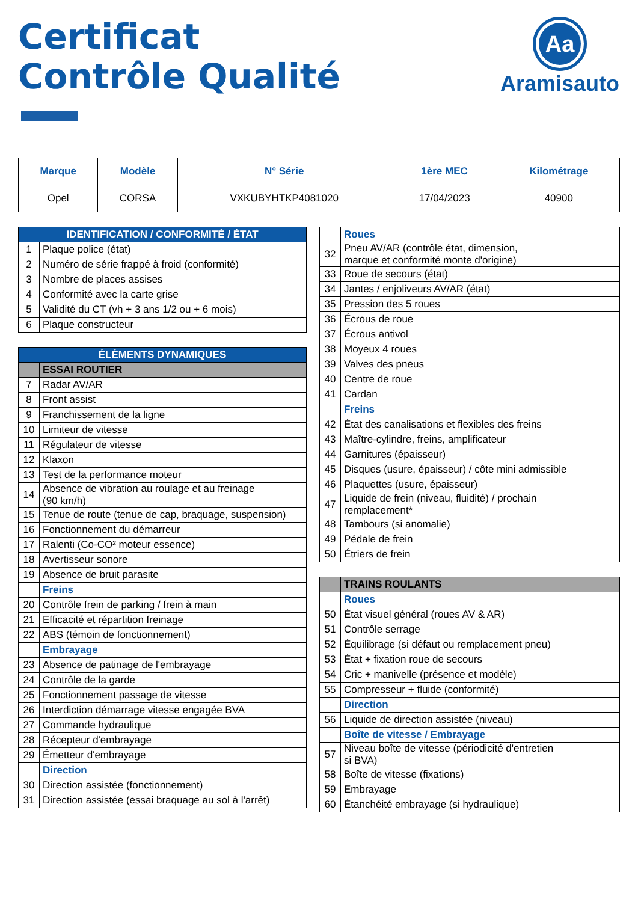Certificat
Contrôle Qualité
Aa
Aramisauto
| Marque | Modèle | N° Série | 1ère MEC | Kilométrage |
| --- | --- | --- | --- | --- |
| Opel | CORSA | VXKUBYHTKP4081020 | 17/04/2023 | 40900 |
| IDENTIFICATION / CONFORMITÉ / ÉTAT | |
| 1 | Plaque police (état) |
| 2 | Numéro de série frappé à froid (conformité) |
| 3 | Nombre de places assises |
| 4 | Conformité avec la carte grise |
| 5 | Validité du CT (vh + 3 ans 1/2 ou + 6 mois) |
| 6 | Plaque constructeur |
| ÉLÉMENTS DYNAMIQUES | |
| | ESSAI ROUTIER |
| 7 | Radar AV/AR |
| 8 | Front assist |
| 9 | Franchissement de la ligne |
| 10 | Limiteur de vitesse |
| 11 | Régulateur de vitesse |
| 12 | Klaxon |
| 13 | Test de la performance moteur |
| 14 | Absence de vibration au roulage et au freinage (90 km/h) |
| 15 | Tenue de route (tenue de cap, braquage, suspension) |
| 16 | Fonctionnement du démarreur |
| 17 | Ralenti (Co-CO² moteur essence) |
| 18 | Avertisseur sonore |
| 19 | Absence de bruit parasite |
| | Freins |
| 20 | Contrôle frein de parking / frein à main |
| 21 | Efficacité et répartition freinage |
| 22 | ABS (témoin de fonctionnement) |
| | Embrayage |
| 23 | Absence de patinage de l'embrayage |
| 24 | Contrôle de la garde |
| 25 | Fonctionnement passage de vitesse |
| 26 | Interdiction démarrage vitesse engagée BVA |
| 27 | Commande hydraulique |
| 28 | Récepteur d'embrayage |
| 29 | Émetteur d'embrayage |
| | Direction |
| 30 | Direction assistée (fonctionnement) |
| 31 | Direction assistée (essai braquage au sol à l'arrêt) |
| | Roues |
| 32 | Pneu AV/AR (contrôle état, dimension, marque et conformité monte d'origine) |
| 33 | Roue de secours (état) |
| 34 | Jantes / enjoliveurs AV/AR (état) |
| 35 | Pression des 5 roues |
| 36 | Écrous de roue |
| 37 | Écrous antivol |
| 38 | Moyeux 4 roues |
| 39 | Valves des pneus |
| 40 | Centre de roue |
| 41 | Cardan |
| | Freins |
| 42 | État des canalisations et flexibles des freins |
| 43 | Maître-cylindre, freins, amplificateur |
| 44 | Garnitures (épaisseur) |
| 45 | Disques (usure, épaisseur) / côte mini admissible |
| 46 | Plaquettes (usure, épaisseur) |
| 47 | Liquide de frein (niveau, fluidité) / prochain remplacement* |
| 48 | Tambours (si anomalie) |
| 49 | Pédale de frein |
| 50 | Étriers de frein |
| | TRAINS ROULANTS |
| | Roues |
| 50 | État visuel général (roues AV & AR) |
| 51 | Contrôle serrage |
| 52 | Équilibrage (si défaut ou remplacement pneu) |
| 53 | État + fixation roue de secours |
| 54 | Cric + manivelle (présence et modèle) |
| 55 | Compresseur + fluide (conformité) |
| | Direction |
| 56 | Liquide de direction assistée (niveau) |
| | Boîte de vitesse / Embrayage |
| 57 | Niveau boîte de vitesse (périodicité d'entretien si BVA) |
| 58 | Boîte de vitesse (fixations) |
| 59 | Embrayage |
| 60 | Étanchéité embrayage (si hydraulique) |